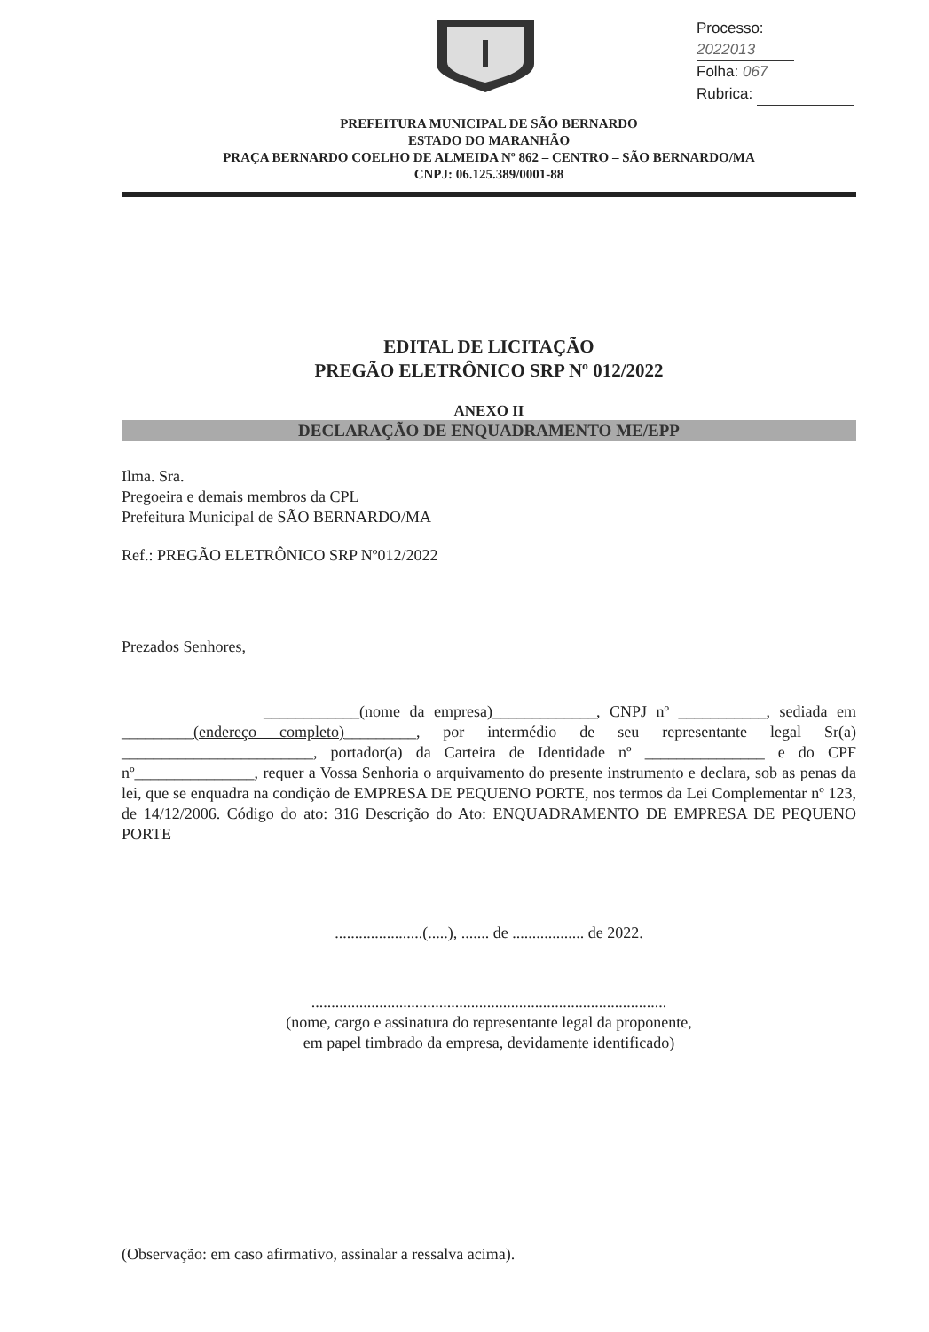Processo: 2022013
Folha: 067
Rubrica:
PREFEITURA MUNICIPAL DE SÃO BERNARDO
ESTADO DO MARANHÃO
PRAÇA BERNARDO COELHO DE ALMEIDA Nº 862 – CENTRO – SÃO BERNARDO/MA
CNPJ: 06.125.389/0001-88
EDITAL DE LICITAÇÃO
PREGÃO ELETRÔNICO SRP Nº 012/2022
ANEXO II
DECLARAÇÃO DE ENQUADRAMENTO ME/EPP
Ilma. Sra.
Pregoeira e demais membros da CPL
Prefeitura Municipal de SÃO BERNARDO/MA
Ref.: PREGÃO ELETRÔNICO SRP Nº012/2022
Prezados Senhores,
____________(nome da empresa)_____________, CNPJ nº ___________, sediada em _________(endereço completo)_________, por intermédio de seu representante legal Sr(a) ________________________, portador(a) da Carteira de Identidade nº _______________ e do CPF nº_______________, requer a Vossa Senhoria o arquivamento do presente instrumento e declara, sob as penas da lei, que se enquadra na condição de EMPRESA DE PEQUENO PORTE, nos termos da Lei Complementar nº 123, de 14/12/2006. Código do ato: 316 Descrição do Ato: ENQUADRAMENTO DE EMPRESA DE PEQUENO PORTE
......................(.....), ....... de .................. de 2022.
.........................................................................................
(nome, cargo e assinatura do representante legal da proponente,
em papel timbrado da empresa, devidamente identificado)
(Observação: em caso afirmativo, assinalar a ressalva acima).